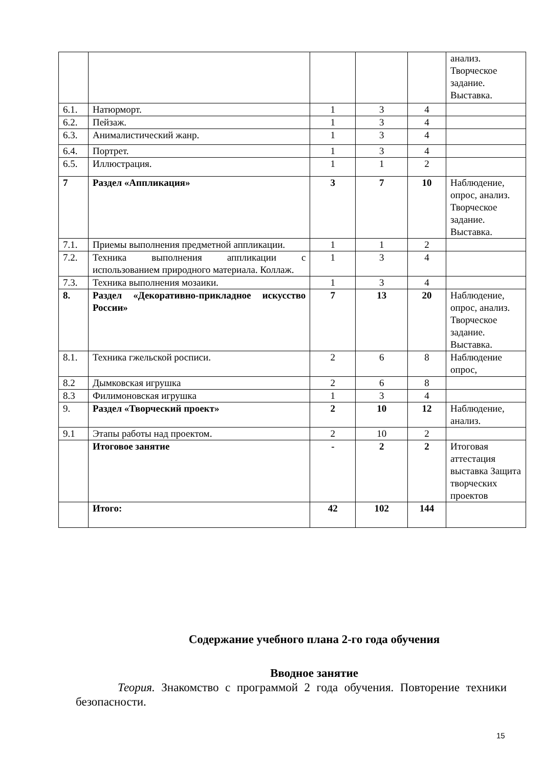| | | | | | анализ. Творческое задание. Выставка. |
| 6.1. | Натюрморт. | 1 | 3 | 4 | |
| 6.2. | Пейзаж. | 1 | 3 | 4 | |
| 6.3. | Анималистический жанр. | 1 | 3 | 4 | |
| 6.4. | Портрет. | 1 | 3 | 4 | |
| 6.5. | Иллюстрация. | 1 | 1 | 2 | |
| 7 | Раздел «Аппликация» | 3 | 7 | 10 | Наблюдение, опрос, анализ. Творческое задание. Выставка. |
| 7.1. | Приемы выполнения предметной аппликации. | 1 | 1 | 2 | |
| 7.2. | Техника выполнения аппликации с использованием природного материала. Коллаж. | 1 | 3 | 4 | |
| 7.3. | Техника выполнения мозаики. | 1 | 3 | 4 | |
| 8. | Раздел «Декоративно-прикладное искусство России» | 7 | 13 | 20 | Наблюдение, опрос, анализ. Творческое задание. Выставка. |
| 8.1. | Техника гжельской росписи. | 2 | 6 | 8 | Наблюдение опрос, |
| 8.2 | Дымковская игрушка | 2 | 6 | 8 | |
| 8.3 | Филимоновская игрушка | 1 | 3 | 4 | |
| 9. | Раздел «Творческий проект» | 2 | 10 | 12 | Наблюдение, анализ. |
| 9.1 | Этапы работы над проектом. | 2 | 10 | 2 | |
| | Итоговое занятие | - | 2 | 2 | Итоговая аттестация выставка Защита творческих проектов |
| | Итого: | 42 | 102 | 144 | |
Содержание учебного плана 2-го года обучения
Вводное занятие
Теория. Знакомство с программой 2 года обучения. Повторение техники безопасности.
15